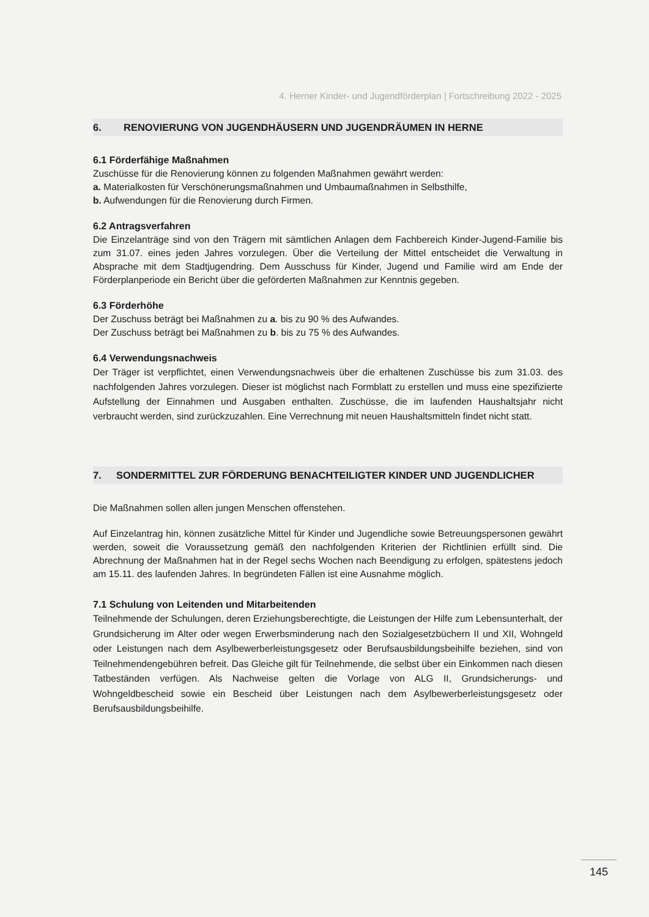4. Herner Kinder- und Jugendförderplan | Fortschreibung 2022 - 2025
6. RENOVIERUNG VON JUGENDHÄUSERN UND JUGENDRÄUMEN IN HERNE
6.1 Förderfähige Maßnahmen
Zuschüsse für die Renovierung können zu folgenden Maßnahmen gewährt werden:
a. Materialkosten für Verschönerungsmaßnahmen und Umbaumaßnahmen in Selbsthilfe,
b. Aufwendungen für die Renovierung durch Firmen.
6.2 Antragsverfahren
Die Einzelanträge sind von den Trägern mit sämtlichen Anlagen dem Fachbereich Kinder-Jugend-Familie bis zum 31.07. eines jeden Jahres vorzulegen. Über die Verteilung der Mittel entscheidet die Verwaltung in Absprache mit dem Stadtjugendring. Dem Ausschuss für Kinder, Jugend und Familie wird am Ende der Förderplanperiode ein Bericht über die geförderten Maßnahmen zur Kenntnis gegeben.
6.3 Förderhöhe
Der Zuschuss beträgt bei Maßnahmen zu a. bis zu 90 % des Aufwandes.
Der Zuschuss beträgt bei Maßnahmen zu b. bis zu 75 % des Aufwandes.
6.4 Verwendungsnachweis
Der Träger ist verpflichtet, einen Verwendungsnachweis über die erhaltenen Zuschüsse bis zum 31.03. des nachfolgenden Jahres vorzulegen. Dieser ist möglichst nach Formblatt zu erstellen und muss eine spezifizierte Aufstellung der Einnahmen und Ausgaben enthalten. Zuschüsse, die im laufenden Haushaltsjahr nicht verbraucht werden, sind zurückzuzahlen. Eine Verrechnung mit neuen Haushaltsmitteln findet nicht statt.
7. SONDERMITTEL ZUR FÖRDERUNG BENACHTEILIGTER KINDER UND JUGENDLICHER
Die Maßnahmen sollen allen jungen Menschen offenstehen.
Auf Einzelantrag hin, können zusätzliche Mittel für Kinder und Jugendliche sowie Betreuungspersonen gewährt werden, soweit die Voraussetzung gemäß den nachfolgenden Kriterien der Richtlinien erfüllt sind. Die Abrechnung der Maßnahmen hat in der Regel sechs Wochen nach Beendigung zu erfolgen, spätestens jedoch am 15.11. des laufenden Jahres. In begründeten Fällen ist eine Ausnahme möglich.
7.1 Schulung von Leitenden und Mitarbeitenden
Teilnehmende der Schulungen, deren Erziehungsberechtigte, die Leistungen der Hilfe zum Lebensunterhalt, der Grundsicherung im Alter oder wegen Erwerbsminderung nach den Sozialgesetzbüchern II und XII, Wohngeld oder Leistungen nach dem Asylbewerberleistungsgesetz oder Berufsausbildungsbeihilfe beziehen, sind von Teilnehmendengebühren befreit. Das Gleiche gilt für Teilnehmende, die selbst über ein Einkommen nach diesen Tatbeständen verfügen. Als Nachweise gelten die Vorlage von ALG II, Grundsicherungs- und Wohngeldbescheid sowie ein Bescheid über Leistungen nach dem Asylbewerberleistungsgesetz oder Berufsausbildungsbeihilfe.
145